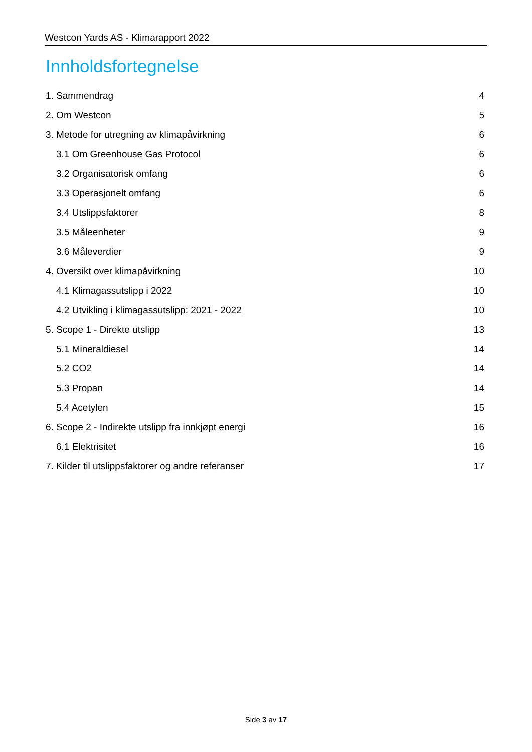Westcon Yards AS - Klimarapport 2022
Innholdsfortegnelse
1. Sammendrag 4
2. Om Westcon 5
3. Metode for utregning av klimapåvirkning 6
3.1 Om Greenhouse Gas Protocol 6
3.2 Organisatorisk omfang 6
3.3 Operasjonelt omfang 6
3.4 Utslippsfaktorer 8
3.5 Måleenheter 9
3.6 Måleverdier 9
4. Oversikt over klimapåvirkning 10
4.1 Klimagassutslipp i 2022 10
4.2 Utvikling i klimagassutslipp: 2021 - 2022 10
5. Scope 1 - Direkte utslipp 13
5.1 Mineraldiesel 14
5.2 CO2 14
5.3 Propan 14
5.4 Acetylen 15
6. Scope 2 - Indirekte utslipp fra innkjøpt energi 16
6.1 Elektrisitet 16
7. Kilder til utslippsfaktorer og andre referanser 17
Side 3 av 17